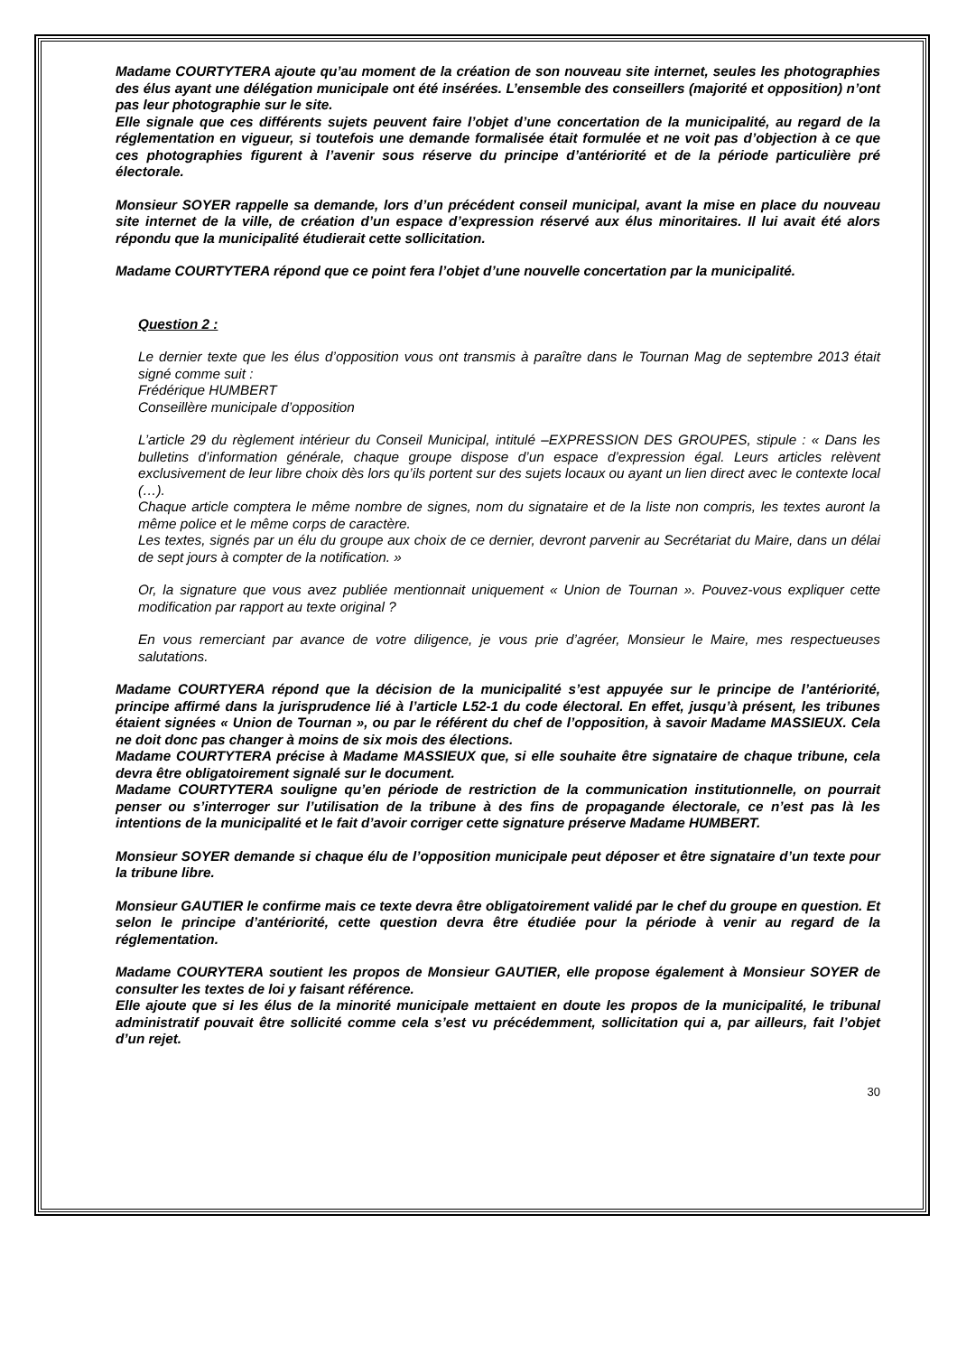Madame COURTYTERA ajoute qu’au moment de la création de son nouveau site internet, seules les photographies des élus ayant une délégation municipale ont été insérées. L’ensemble des conseillers (majorité et opposition) n’ont pas leur photographie sur le site.
Elle signale que ces différents sujets peuvent faire l’objet d’une concertation de la municipalité, au regard de la réglementation en vigueur, si toutefois une demande formalisée était formulée et ne voit pas d’objection à ce que ces photographies figurent à l’avenir sous réserve du principe d’antériorité et de la période particulière pré électorale.
Monsieur SOYER rappelle sa demande, lors d’un précédent conseil municipal, avant la mise en place du nouveau site internet de la ville, de création d’un espace d’expression réservé aux élus minoritaires. Il lui avait été alors répondu que la municipalité étudierait cette sollicitation.
Madame COURTYTERA répond que ce point fera l’objet d’une nouvelle concertation par la municipalité.
Question 2 :
Le dernier texte que les élus d’opposition vous ont transmis à paraître dans le Tournan Mag de septembre 2013 était signé comme suit :
Frédérique HUMBERT
Conseillère municipale d’opposition
L’article 29 du règlement intérieur du Conseil Municipal, intitulé –EXPRESSION DES GROUPES, stipule : « Dans les bulletins d’information générale, chaque groupe dispose d’un espace d’expression égal. Leurs articles relèvent exclusivement de leur libre choix dès lors qu’ils portent sur des sujets locaux ou ayant un lien direct avec le contexte local (…).
Chaque article comptera le même nombre de signes, nom du signataire et de la liste non compris, les textes auront la même police et le même corps de caractère.
Les textes, signés par un élu du groupe aux choix de ce dernier, devront parvenir au Secrétariat du Maire, dans un délai de sept jours à compter de la notification. »
Or, la signature que vous avez publiée mentionnait uniquement « Union de Tournan ». Pouvez-vous expliquer cette modification par rapport au texte original ?
En vous remerciant par avance de votre diligence, je vous prie d’agréer, Monsieur le Maire, mes respectueuses salutations.
Madame COURTYERA répond que la décision de la municipalité s’est appuyée sur le principe de l’antériorité, principe affirmé dans la jurisprudence lié à l’article L52-1 du code électoral. En effet, jusqu’à présent, les tribunes étaient signées « Union de Tournan », ou par le référent du chef de l’opposition, à savoir Madame MASSIEUX. Cela ne doit donc pas changer à moins de six mois des élections.
Madame COURTYTERA précise à Madame MASSIEUX que, si elle souhaite être signataire de chaque tribune, cela devra être obligatoirement signalé sur le document.
Madame COURTYTERA souligne qu’en période de restriction de la communication institutionnelle, on pourrait penser ou s’interroger sur l’utilisation de la tribune à des fins de propagande électorale, ce n’est pas là les intentions de la municipalité et le fait d’avoir corriger cette signature préserve Madame HUMBERT.
Monsieur SOYER demande si chaque élu de l’opposition municipale peut déposer et être signataire d’un texte pour la tribune libre.
Monsieur GAUTIER le confirme mais ce texte devra être obligatoirement validé par le chef du groupe en question. Et selon le principe d’antériorité, cette question devra être étudiée pour la période à venir au regard de la réglementation.
Madame COURYTERA soutient les propos de Monsieur GAUTIER, elle propose également à Monsieur SOYER de consulter les textes de loi y faisant référence.
Elle ajoute que si les élus de la minorité municipale mettaient en doute les propos de la municipalité, le tribunal administratif pouvait être sollicité comme cela s’est vu précédemment, sollicitation qui a, par ailleurs, fait l’objet d’un rejet.
30